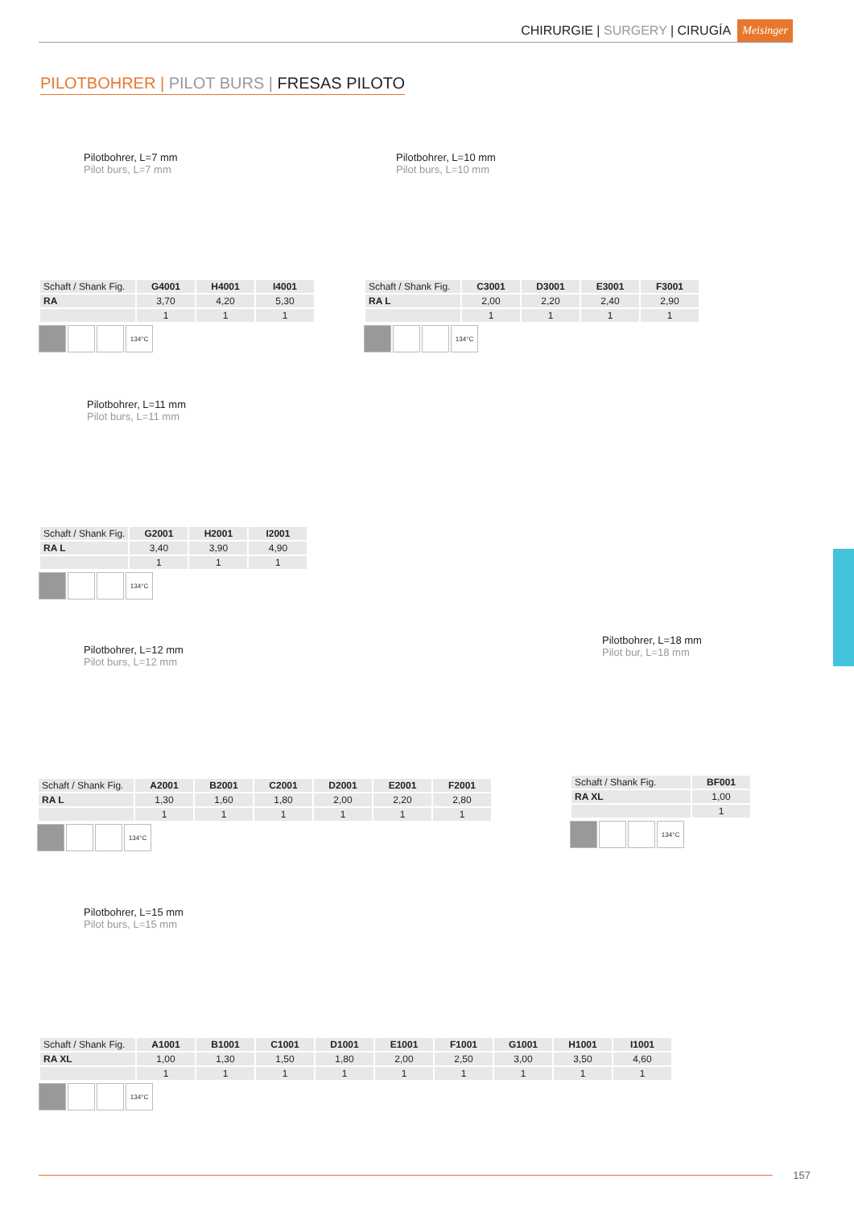CHIRURGIE | SURGERY | CIRUGÍA Meisinger
PILOTBOHRER | PILOT BURS | FRESAS PILOTO
Pilotbohrer, L=7 mm
Pilot burs, L=7 mm
| Schaft / Shank Fig. | G4001 | H4001 | I4001 |
| RA | 3,70 | 4,20 | 5,30 |
| | 1 | 1 | 1 |
134°C
Pilotbohrer, L=10 mm
Pilot burs, L=10 mm
| Schaft / Shank Fig. | C3001 | D3001 | E3001 | F3001 |
| RA L | 2,00 | 2,20 | 2,40 | 2,90 |
| | 1 | 1 | 1 | 1 |
134°C
Pilotbohrer, L=11 mm
Pilot burs, L=11 mm
| Schaft / Shank Fig. | G2001 | H2001 | I2001 |
| RA L | 3,40 | 3,90 | 4,90 |
| | 1 | 1 | 1 |
134°C
Pilotbohrer, L=12 mm
Pilot burs, L=12 mm
| Schaft / Shank Fig. | A2001 | B2001 | C2001 | D2001 | E2001 | F2001 |
| RA L | 1,30 | 1,60 | 1,80 | 2,00 | 2,20 | 2,80 |
| | 1 | 1 | 1 | 1 | 1 | 1 |
134°C
Pilotbohrer, L=18 mm
Pilot bur, L=18 mm
| Schaft / Shank Fig. | BF001 |
| RA XL | 1,00 |
| | 1 |
134°C
Pilotbohrer, L=15 mm
Pilot burs, L=15 mm
| Schaft / Shank Fig. | A1001 | B1001 | C1001 | D1001 | E1001 | F1001 | G1001 | H1001 | I1001 |
| RA XL | 1,00 | 1,30 | 1,50 | 1,80 | 2,00 | 2,50 | 3,00 | 3,50 | 4,60 |
| | 1 | 1 | 1 | 1 | 1 | 1 | 1 | 1 | 1 |
134°C
157